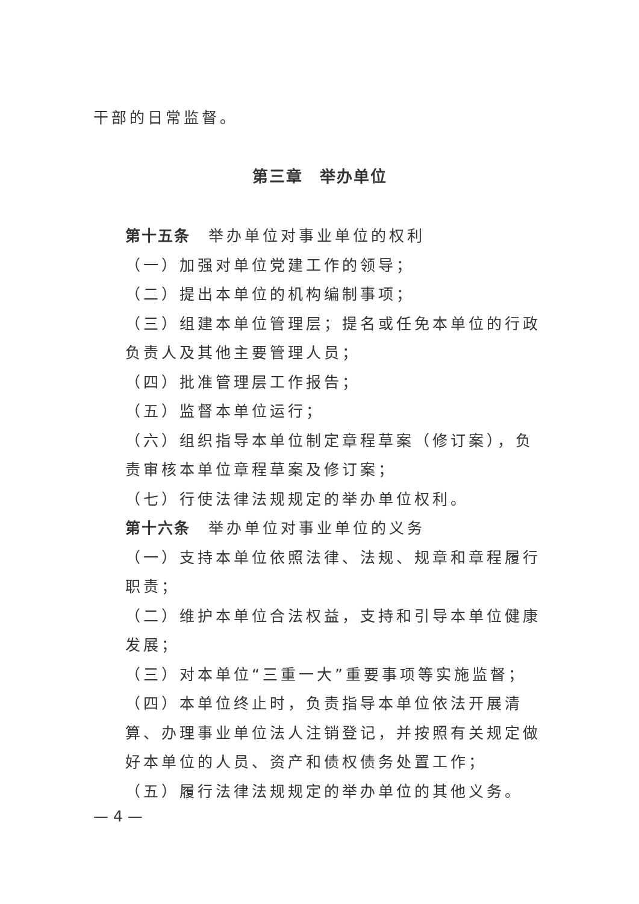干部的日常监督。
第三章　举办单位
第十五条　举办单位对事业单位的权利
（一）加强对单位党建工作的领导；
（二）提出本单位的机构编制事项；
（三）组建本单位管理层；提名或任免本单位的行政负责人及其他主要管理人员；
（四）批准管理层工作报告；
（五）监督本单位运行；
（六）组织指导本单位制定章程草案（修订案），负责审核本单位章程草案及修订案；
（七）行使法律法规规定的举办单位权利。
第十六条　举办单位对事业单位的义务
（一）支持本单位依照法律、法规、规章和章程履行职责；
（二）维护本单位合法权益，支持和引导本单位健康发展；
（三）对本单位“三重一大”重要事项等实施监督；
（四）本单位终止时，负责指导本单位依法开展清算、办理事业单位法人注销登记，并按照有关规定做好本单位的人员、资产和债权债务处置工作；
（五）履行法律法规规定的举办单位的其他义务。
— 4 —